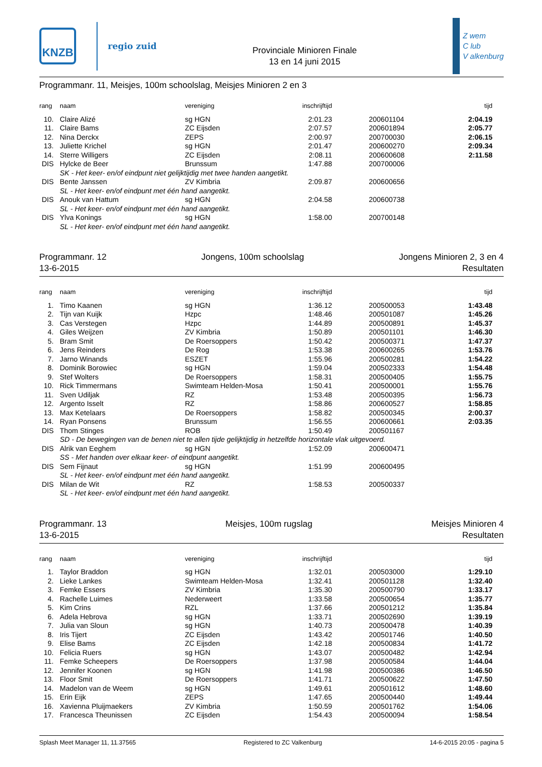KNZB
regio zuid
Provinciale Minioren Finale
13 en 14 juni 2015
Z wem
C lub
V alkenburg
Programmanr. 11, Meisjes, 100m schoolslag, Meisjes Minioren 2 en 3
| rang | naam | vereniging | inschrijftijd | | tijd |
| --- | --- | --- | --- | --- | --- |
| 10. | Claire Alizé | sg HGN | 2:01.23 | 200601104 | 2:04.19 |
| 11. | Claire Bams | ZC Eijsden | 2:07.57 | 200601894 | 2:05.77 |
| 12. | Nina Derckx | ZEPS | 2:00.97 | 200700030 | 2:06.15 |
| 13. | Juliette Krichel | sg HGN | 2:01.47 | 200600270 | 2:09.34 |
| 14. | Sterre Willigers | ZC Eijsden | 2:08.11 | 200600608 | 2:11.58 |
| DIS | Hylcke de Beer | Brunssum | 1:47.88 | 200700006 | |
| | SK - Het keer- en/of eindpunt niet gelijktijdig met twee handen aangetikt. | | | | |
| DIS | Bente Janssen | ZV Kimbria | 2:09.87 | 200600656 | |
| | SL - Het keer- en/of eindpunt met één hand aangetikt. | | | | |
| DIS | Anouk van Hattum | sg HGN | 2:04.58 | 200600738 | |
| | SL - Het keer- en/of eindpunt met één hand aangetikt. | | | | |
| DIS | Ylva Konings | sg HGN | 1:58.00 | 200700148 | |
| | SL - Het keer- en/of eindpunt met één hand aangetikt. | | | | |
Programmanr. 12
13-6-2015
Jongens, 100m schoolslag Jongens Minioren 2, 3 en 4
Resultaten
| rang | naam | vereniging | inschrijftijd | | tijd |
| --- | --- | --- | --- | --- | --- |
| 1. | Timo Kaanen | sg HGN | 1:36.12 | 200500053 | 1:43.48 |
| 2. | Tijn van Kuijk | Hzpc | 1:48.46 | 200501087 | 1:45.26 |
| 3. | Cas Verstegen | Hzpc | 1:44.89 | 200500891 | 1:45.37 |
| 4. | Giles Weijzen | ZV Kimbria | 1:50.89 | 200501101 | 1:46.30 |
| 5. | Bram Smit | De Roersoppers | 1:50.42 | 200500371 | 1:47.37 |
| 6. | Jens Reinders | De Rog | 1:53.38 | 200600265 | 1:53.76 |
| 7. | Jarno Winands | ESZET | 1:55.96 | 200500281 | 1:54.22 |
| 8. | Dominik Borowiec | sg HGN | 1:59.04 | 200502333 | 1:54.48 |
| 9. | Stef Wolters | De Roersoppers | 1:58.31 | 200500405 | 1:55.75 |
| 10. | Rick Timmermans | Swimteam Helden-Mosa | 1:50.41 | 200500001 | 1:55.76 |
| 11. | Sven Udiljak | RZ | 1:53.48 | 200500395 | 1:56.73 |
| 12. | Argento Isselt | RZ | 1:58.86 | 200600527 | 1:58.85 |
| 13. | Max Ketelaars | De Roersoppers | 1:58.82 | 200500345 | 2:00.37 |
| 14. | Ryan Ponsens | Brunssum | 1:56.55 | 200600661 | 2:03.35 |
| DIS | Thom Stinges | ROB | 1:50.49 | 200501167 | |
| | SD - De bewegingen van de benen niet te allen tijde gelijktijdig in hetzelfde horizontale vlak uitgevoerd. | | | | |
| DIS | Alrik van Eeghem | sg HGN | 1:52.09 | 200600471 | |
| | SS - Met handen over elkaar keer- of eindpunt aangetikt. | | | | |
| DIS | Sem Fijnaut | sg HGN | 1:51.99 | 200600495 | |
| | SL - Het keer- en/of eindpunt met één hand aangetikt. | | | | |
| DIS | Milan de Wit | RZ | 1:58.53 | 200500337 | |
| | SL - Het keer- en/of eindpunt met één hand aangetikt. | | | | |
Programmanr. 13
13-6-2015
Meisjes, 100m rugslag Meisjes Minioren 4
Resultaten
| rang | naam | vereniging | inschrijftijd | | tijd |
| --- | --- | --- | --- | --- | --- |
| 1. | Taylor Braddon | sg HGN | 1:32.01 | 200503000 | 1:29.10 |
| 2. | Lieke Lankes | Swimteam Helden-Mosa | 1:32.41 | 200501128 | 1:32.40 |
| 3. | Femke Essers | ZV Kimbria | 1:35.30 | 200500790 | 1:33.17 |
| 4. | Rachelle Luimes | Nederweert | 1:33.58 | 200500654 | 1:35.77 |
| 5. | Kim Crins | RZL | 1:37.66 | 200501212 | 1:35.84 |
| 6. | Adela Hebrova | sg HGN | 1:33.71 | 200502690 | 1:39.19 |
| 7. | Julia van Sloun | sg HGN | 1:40.73 | 200500478 | 1:40.39 |
| 8. | Iris Tijert | ZC Eijsden | 1:43.42 | 200501746 | 1:40.50 |
| 9. | Elise Bams | ZC Eijsden | 1:42.18 | 200500834 | 1:41.72 |
| 10. | Felicia Ruers | sg HGN | 1:43.07 | 200500482 | 1:42.94 |
| 11. | Femke Scheepers | De Roersoppers | 1:37.98 | 200500584 | 1:44.04 |
| 12. | Jennifer Koonen | sg HGN | 1:41.98 | 200500386 | 1:46.50 |
| 13. | Floor Smit | De Roersoppers | 1:41.71 | 200500622 | 1:47.50 |
| 14. | Madelon van de Weem | sg HGN | 1:49.61 | 200501612 | 1:48.60 |
| 15. | Erin Eijk | ZEPS | 1:47.65 | 200500440 | 1:49.44 |
| 16. | Xavienna Pluijmaekers | ZV Kimbria | 1:50.59 | 200501762 | 1:54.06 |
| 17. | Francesca Theunissen | ZC Eijsden | 1:54.43 | 200500094 | 1:58.54 |
Splash Meet Manager 11, 11.37565 Registered to ZC Valkenburg 14-6-2015 20:05 - pagina 5